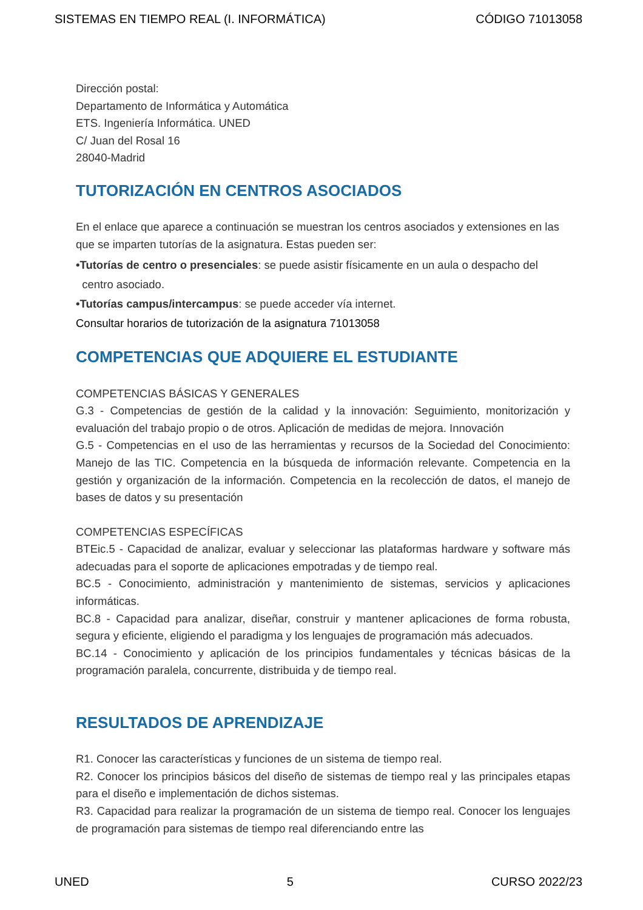SISTEMAS EN TIEMPO REAL (I. INFORMÁTICA) CÓDIGO 71013058
Dirección postal:
Departamento de Informática y Automática
ETS. Ingeniería Informática. UNED
C/ Juan del Rosal 16
28040-Madrid
TUTORIZACIÓN EN CENTROS ASOCIADOS
En el enlace que aparece a continuación se muestran los centros asociados y extensiones en las que se imparten tutorías de la asignatura. Estas pueden ser:
•Tutorías de centro o presenciales: se puede asistir físicamente en un aula o despacho del
centro asociado.
•Tutorías campus/intercampus: se puede acceder vía internet.
Consultar horarios de tutorización de la asignatura 71013058
COMPETENCIAS QUE ADQUIERE EL ESTUDIANTE
COMPETENCIAS BÁSICAS Y GENERALES
G.3 - Competencias de gestión de la calidad y la innovación: Seguimiento, monitorización y evaluación del trabajo propio o de otros. Aplicación de medidas de mejora. Innovación
G.5 - Competencias en el uso de las herramientas y recursos de la Sociedad del Conocimiento: Manejo de las TIC. Competencia en la búsqueda de información relevante. Competencia en la gestión y organización de la información. Competencia en la recolección de datos, el manejo de bases de datos y su presentación
COMPETENCIAS ESPECÍFICAS
BTEic.5 - Capacidad de analizar, evaluar y seleccionar las plataformas hardware y software más adecuadas para el soporte de aplicaciones empotradas y de tiempo real.
BC.5 - Conocimiento, administración y mantenimiento de sistemas, servicios y aplicaciones informáticas.
BC.8 - Capacidad para analizar, diseñar, construir y mantener aplicaciones de forma robusta, segura y eficiente, eligiendo el paradigma y los lenguajes de programación más adecuados.
BC.14 - Conocimiento y aplicación de los principios fundamentales y técnicas básicas de la programación paralela, concurrente, distribuida y de tiempo real.
RESULTADOS DE APRENDIZAJE
R1. Conocer las características y funciones de un sistema de tiempo real.
R2. Conocer los principios básicos del diseño de sistemas de tiempo real y las principales etapas para el diseño e implementación de dichos sistemas.
R3. Capacidad para realizar la programación de un sistema de tiempo real. Conocer los lenguajes de programación para sistemas de tiempo real diferenciando entre las
UNED 5 CURSO 2022/23